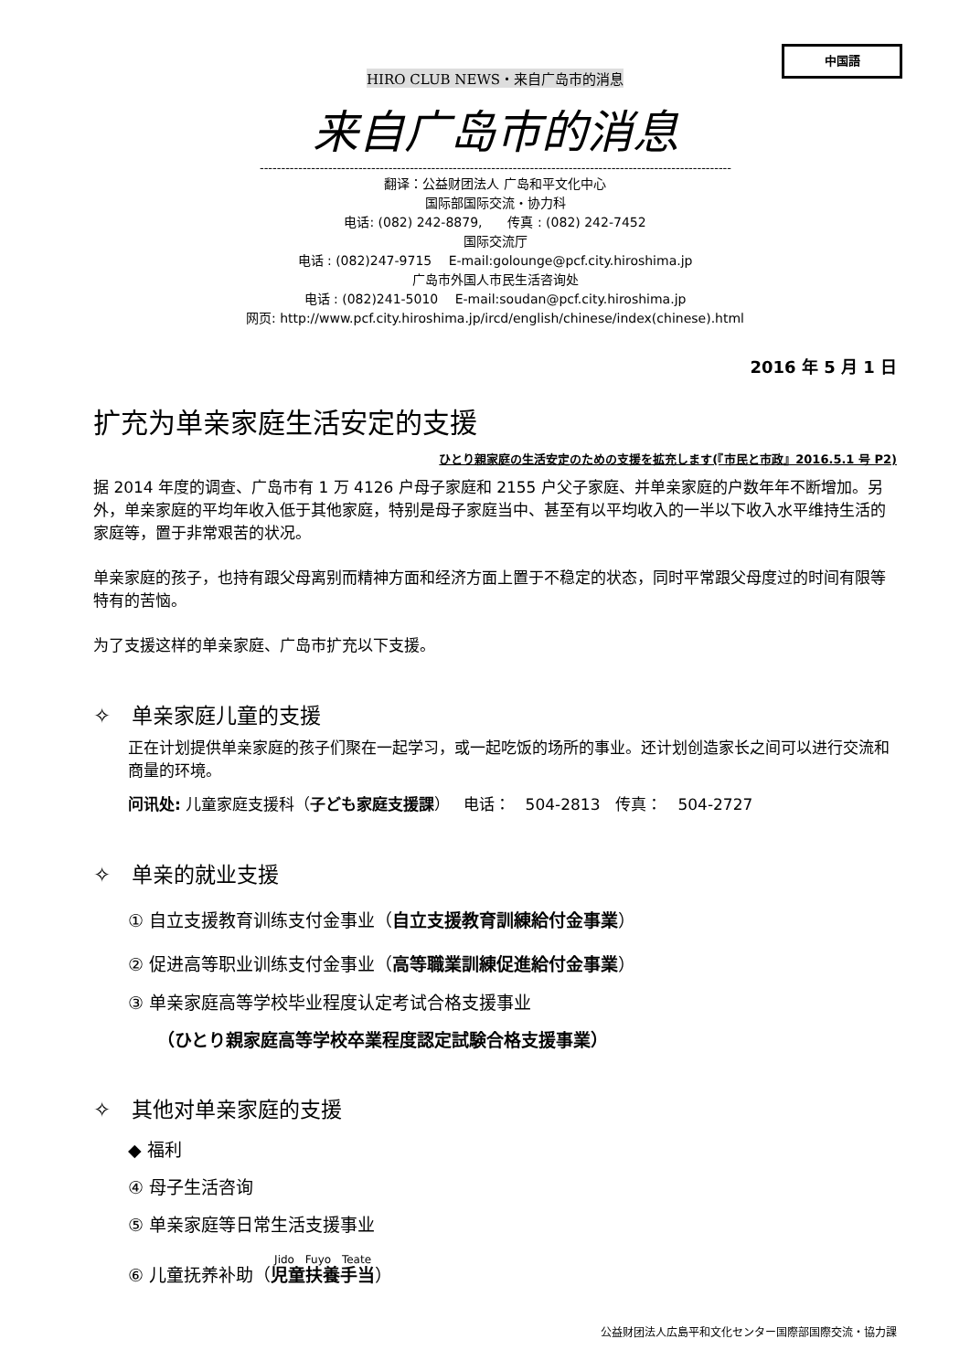中国語
HIRO CLUB NEWS・来自广岛市的消息
来自广岛市的消息
--------------------------------------------------------------------------------------------------------------
翻译：公益财团法人 广岛和平文化中心
国际部国际交流・协力科
电话: (082) 242-8879,　　传真 : (082) 242-7452
国际交流厅
电话 : (082)247-9715　 E-mail:golounge@pcf.city.hiroshima.jp
广岛市外国人市民生活咨询处
电话 : (082)241-5010　 E-mail:soudan@pcf.city.hiroshima.jp
网页: http://www.pcf.city.hiroshima.jp/ircd/english/chinese/index(chinese).html
2016 年 5 月 1 日
扩充为单亲家庭生活安定的支援
ひとり親家庭の生活安定のための支援を拡充します(『市民と市政』2016.5.1 号 P2)
据 2014 年度的调查、广岛市有 1 万 4126 户母子家庭和 2155 户父子家庭、并单亲家庭的户数年年不断增加。另外，单亲家庭的平均年收入低于其他家庭，特别是母子家庭当中、甚至有以平均收入的一半以下收入水平维持生活的家庭等，置于非常艰苦的状况。
单亲家庭的孩子，也持有跟父母离别而精神方面和经济方面上置于不稳定的状态，同时平常跟父母度过的时间有限等特有的苦恼。
为了支援这样的单亲家庭、广岛市扩充以下支援。
✧　单亲家庭儿童的支援
正在计划提供单亲家庭的孩子们聚在一起学习，或一起吃饭的场所的事业。还计划创造家长之间可以进行交流和商量的环境。
问讯处: 儿童家庭支援科（子ども家庭支援課）　 电话：　504-2813　传真：　504-2727
✧　单亲的就业支援
① 自立支援教育训练支付金事业（自立支援教育訓練給付金事業）
② 促进高等职业训练支付金事业（高等職業訓練促進給付金事業）
③ 单亲家庭高等学校毕业程度认定考试合格支援事业
（ひとり親家庭高等学校卒業程度認定試験合格支援事業）
✧　其他对单亲家庭的支援
◆ 福利
④ 母子生活咨询
⑤ 单亲家庭等日常生活支援事业
⑥ 儿童抚养补助（児童扶養手当 ）
公益财团法人広島平和文化センター国際部国際交流・協力課